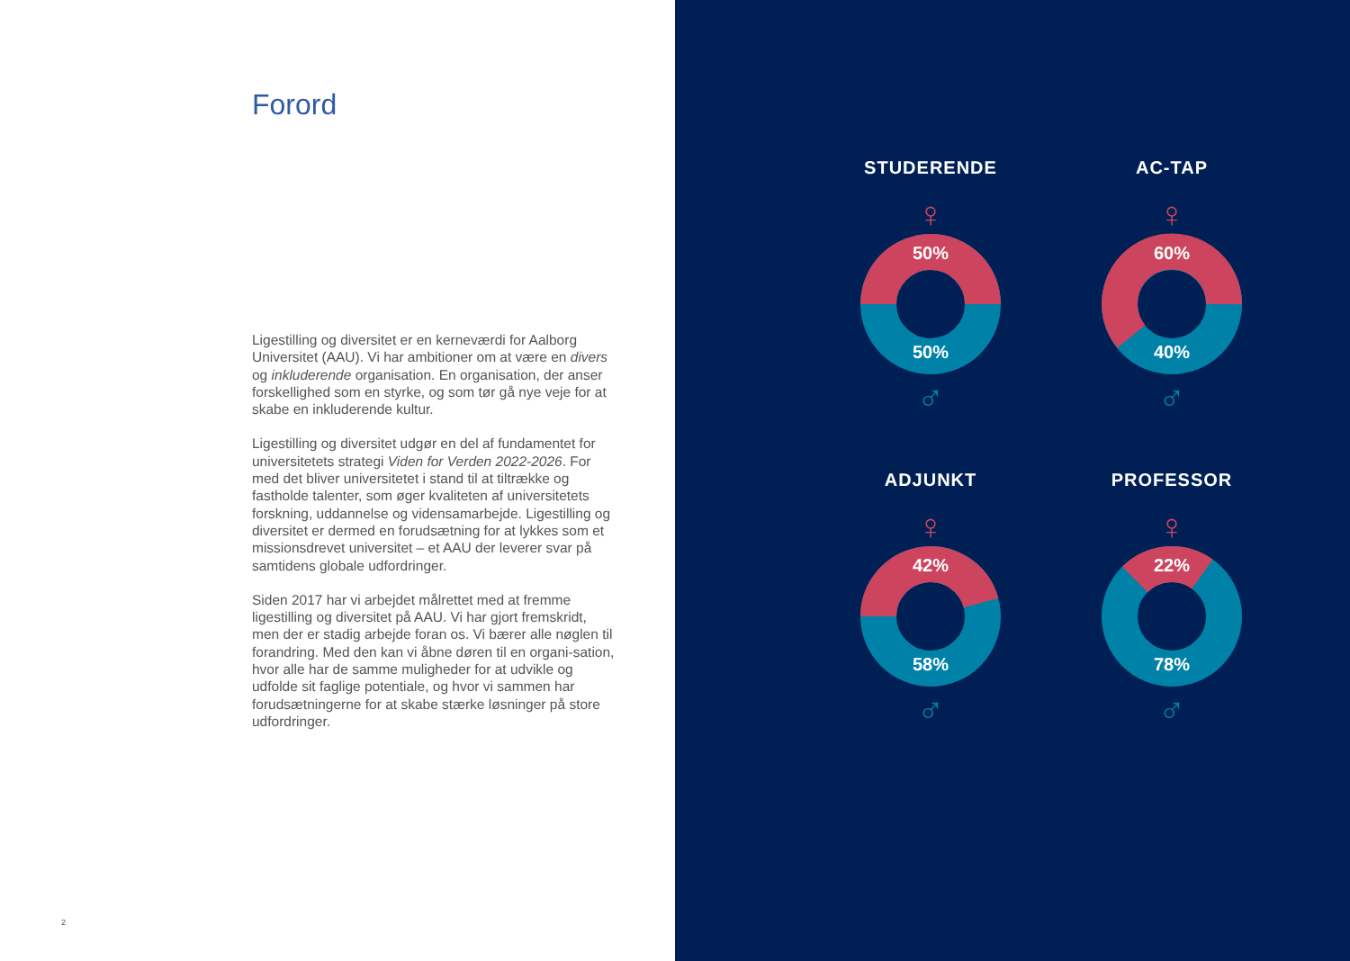Forord
Ligestilling og diversitet er en kerneværdi for Aalborg Universitet (AAU). Vi har ambitioner om at være en divers og inkluderende organisation. En organisation, der anser forskellighed som en styrke, og som tør gå nye veje for at skabe en inkluderende kultur.
Ligestilling og diversitet udgør en del af fundamentet for universitetets strategi Viden for Verden 2022-2026. For med det bliver universitetet i stand til at tiltrække og fastholde talenter, som øger kvaliteten af universitetets forskning, uddannelse og vidensamarbejde. Ligestilling og diversitet er dermed en forudsætning for at lykkes som et missionsdrevet universitet – et AAU der leverer svar på samtidens globale udfordringer.
Siden 2017 har vi arbejdet målrettet med at fremme ligestilling og diversitet på AAU. Vi har gjort fremskridt, men der er stadig arbejde foran os. Vi bærer alle nøglen til forandring. Med den kan vi åbne døren til en organi-sation, hvor alle har de samme muligheder for at udvikle og udfolde sit faglige potentiale, og hvor vi sammen har forudsætningerne for at skabe stærke løsninger på store udfordringer.
2
STUDERENDE
♀
50%
50%
♂
AC-TAP
♀
60%
40%
♂
ADJUNKT
♀
42%
58%
♂
PROFESSOR
♀
22%
78%
♂